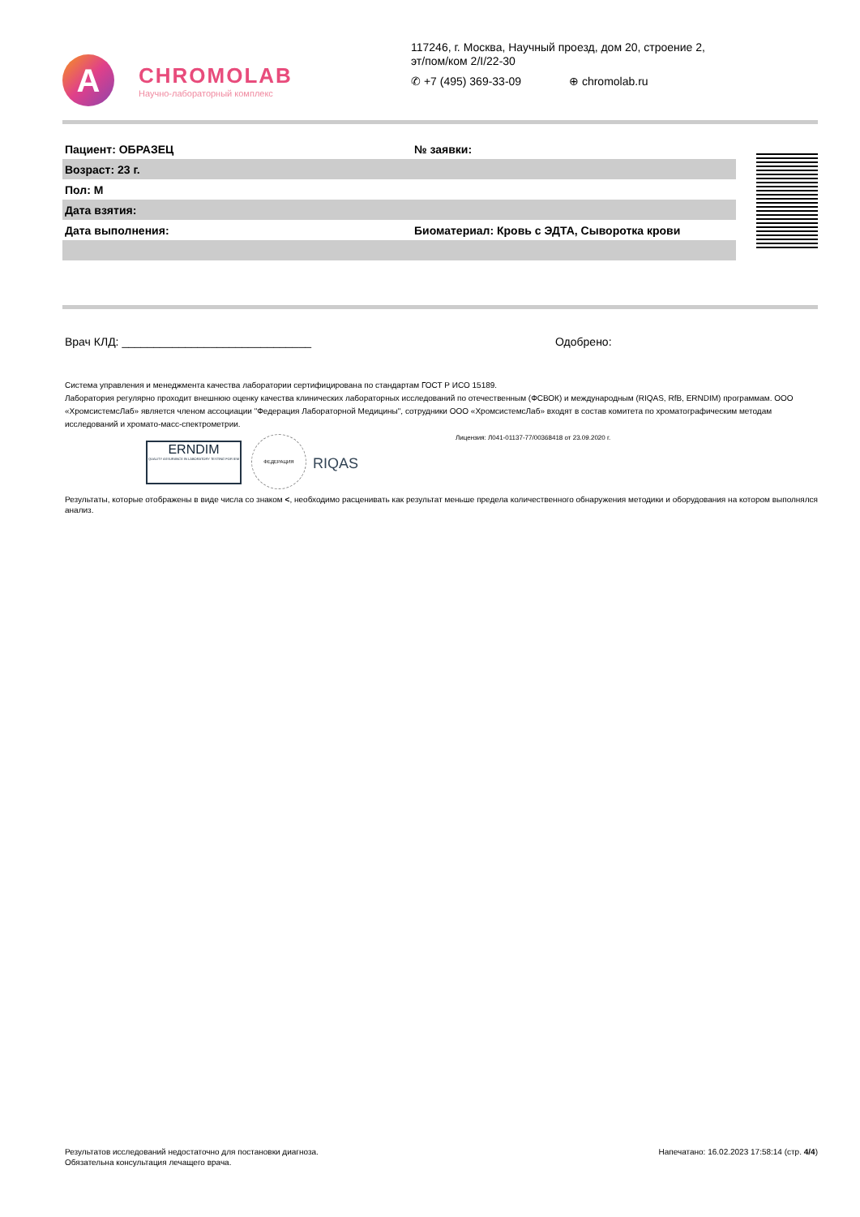A
CHROMOLAB
Научно-лабораторный комплекс
117246, г. Москва, Научный проезд, дом 20, строение 2,
эт/пом/ком 2/I/22-30
✆ +7 (495) 369-33-09 ⊕ chromolab.ru
| Пациент: ОБРАЗЕЦ | № заявки: |
| Возраст: 23 г. | |
| Пол: М | |
| Дата взятия: | |
| Дата выполнения: | Биоматериал: Кровь с ЭДТА, Сыворотка крови |
Врач КЛД: ______________________________ Одобрено:
Система управления и менеджмента качества лаборатории сертифицирована по стандартам ГОСТ Р ИСО 15189.
Лаборатория регулярно проходит внешнюю оценку качества клинических лабораторных исследований по отечественным (ФСВОК) и международным (RIQAS, RfB, ERNDIM) программам. ООО «ХромсистемсЛаб» является членом ассоциации "Федерация Лабораторной Медицины", сотрудники ООО «ХромсистемсЛаб» входят в состав комитета по хроматографическим методам исследований и хромато-масс-спектрометрии.
ERNDIM
QUALITY ASSURANCE IN LABORATORY TESTING FOR IEM
ФЕДЕРАЦИЯ
RIQAS
Лицензия: Л041-01137-77/00368418 от 23.09.2020 г.
Результаты, которые отображены в виде числа со знаком <, необходимо расценивать как результат меньше предела количественного обнаружения методики и оборудования на котором выполнялся анализ.
Результатов исследований недостаточно для постановки диагноза.
Обязательна консультация лечащего врача.
Напечатано: 16.02.2023 17:58:14 (стр. 4/4)